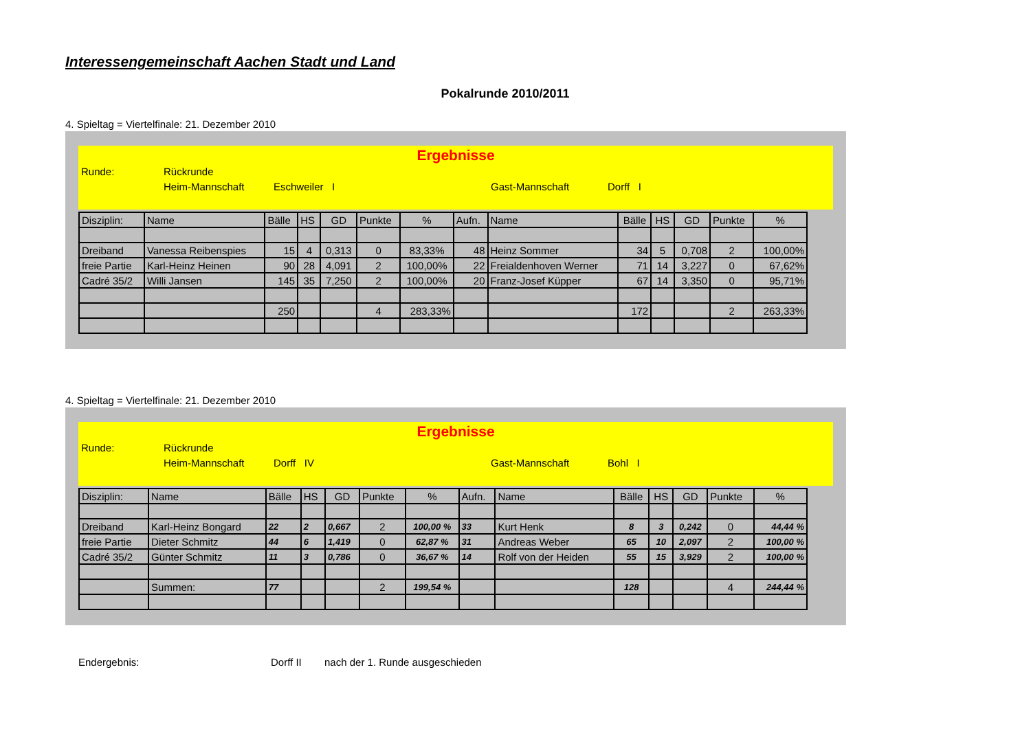Interessengemeinschaft Aachen Stadt und Land
Pokalrunde 2010/2011
4. Spieltag = Viertelfinale: 21. Dezember 2010
Ergebnisse
Runde: Rückrunde
Heim-Mannschaft Eschweiler I Gast-Mannschaft Dorff I
| Disziplin: | Name | Bälle | HS | GD | Punkte | % | Aufn. | Name | Bälle | HS | GD | Punkte | % |
| Dreiband | Vanessa Reibenspies | 15 | 4 | 0,313 | 0 | 83,33% | 48 | Heinz Sommer | 34 | 5 | 0,708 | 2 | 100,00% |
| freie Partie | Karl-Heinz Heinen | 90 | 28 | 4,091 | 2 | 100,00% | 22 | Freialdenhoven Werner | 71 | 14 | 3,227 | 0 | 67,62% |
| Cadré 35/2 | Willi Jansen | 145 | 35 | 7,250 | 2 | 100,00% | 20 | Franz-Josef Küpper | 67 | 14 | 3,350 | 0 | 95,71% |
| | | 250 | | | 4 | 283,33% | | | 172 | | | 2 | 263,33% |
4. Spieltag = Viertelfinale: 21. Dezember 2010
Ergebnisse
Runde: Rückrunde
Heim-Mannschaft Dorff IV Gast-Mannschaft Bohl I
| Disziplin: | Name | Bälle | HS | GD | Punkte | % | Aufn. | Name | Bälle | HS | GD | Punkte | % |
| Dreiband | Karl-Heinz Bongard | 22 | 2 | 0,667 | 2 | 100,00 % | 33 | Kurt Henk | 8 | 3 | 0,242 | 0 | 44,44 % |
| freie Partie | Dieter Schmitz | 44 | 6 | 1,419 | 0 | 62,87 % | 31 | Andreas Weber | 65 | 10 | 2,097 | 2 | 100,00 % |
| Cadré 35/2 | Günter Schmitz | 11 | 3 | 0,786 | 0 | 36,67 % | 14 | Rolf von der Heiden | 55 | 15 | 3,929 | 2 | 100,00 % |
| | Summen: | 77 | | | 2 | 199,54 % | | | 128 | | | 4 | 244,44 % |
Endergebnis: Dorff II nach der 1. Runde ausgeschieden